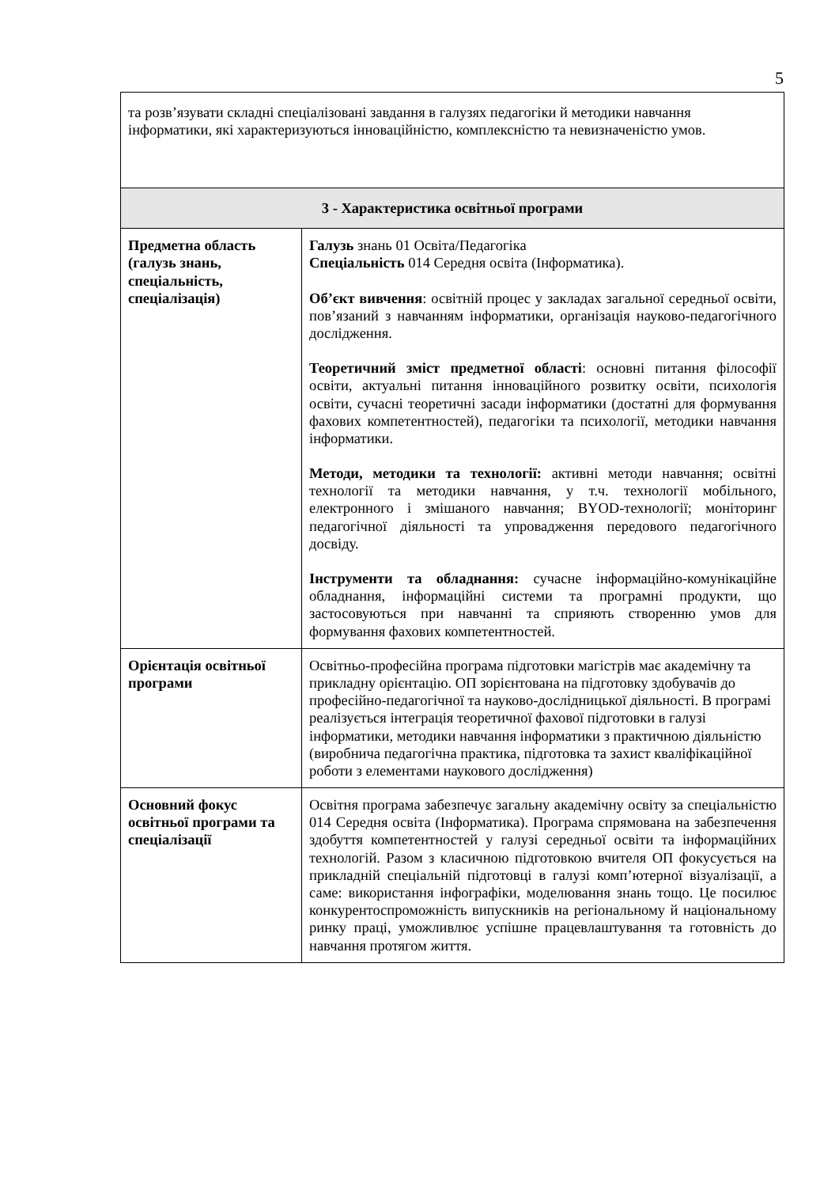5
| та розв’язувати складні спеціалізовані завдання в галузях педагогіки й методики навчання інформатики, які характеризуються інноваційністю, комплексністю та невизначеністю умов. | |
| 3 - Характеристика освітньої програми | |
| Предметна область (галузь знань, спеціальність, спеціалізація) | Галузь знань 01 Освіта/Педагогіка Спеціальність 014 Середня освіта (Інформатика). Об’єкт вивчення : освітній процес у закладах загальної середньої освіти, пов’язаний з навчанням інформатики, організація науково-педагогічного дослідження. Теоретичний зміст предметної області : основні питання філософії освіти, актуальні питання інноваційного розвитку освіти, психологія освіти, сучасні теоретичні засади інформатики (достатні для формування фахових компетентностей), педагогіки та психології, методики навчання інформатики. Методи, методики та технології: активні методи навчання; освітні технології та методики навчання, у т.ч. технології мобільного, електронного і змішаного навчання; BYOD-технології; моніторинг педагогічної діяльності та упровадження передового педагогічного досвіду. Інструменти та обладнання: сучасне інформаційно-комунікаційне обладнання, інформаційні системи та програмні продукти, що застосовуються при навчанні та сприяють створенню умов для формування фахових компетентностей. |
| Орієнтація освітньої програми | Освітньо-професійна програма підготовки магістрів має академічну та прикладну орієнтацію. ОП зорієнтована на підготовку здобувачів до професійно-педагогічної та науково-дослідницької діяльності. В програмі реалізується інтеграція теоретичної фахової підготовки в галузі інформатики, методики навчання інформатики з практичною діяльністю (виробнича педагогічна практика, підготовка та захист кваліфікаційної роботи з елементами наукового дослідження) |
| Основний фокус освітньої програми та спеціалізації | Освітня програма забезпечує загальну академічну освіту за спеціальністю 014 Середня освіта (Інформатика). Програма спрямована на забезпечення здобуття компетентностей у галузі середньої освіти та інформаційних технологій. Разом з класичною підготовкою вчителя ОП фокусується на прикладній спеціальній підготовці в галузі комп’ютерної візуалізації, а саме: використання інфографіки, моделювання знань тощо. Це посилює конкурентоспроможність випускників на регіональному й національному ринку праці, уможливлює успішне працевлаштування та готовність до навчання протягом життя. |